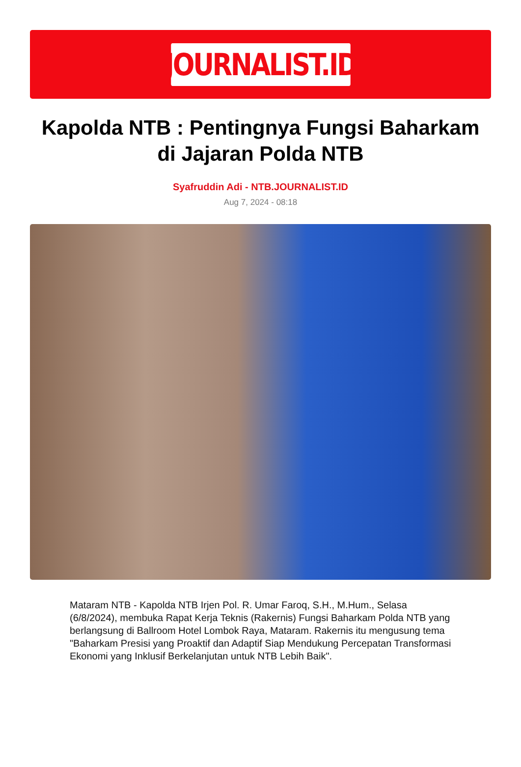JOURNALIST.ID
Kapolda NTB : Pentingnya Fungsi Baharkam di Jajaran Polda NTB
Syafruddin Adi - NTB.JOURNALIST.ID
Aug 7, 2024 - 08:18
Mataram NTB - Kapolda NTB Irjen Pol. R. Umar Faroq, S.H., M.Hum., Selasa (6/8/2024), membuka Rapat Kerja Teknis (Rakernis) Fungsi Baharkam Polda NTB yang berlangsung di Ballroom Hotel Lombok Raya, Mataram. Rakernis itu mengusung tema "Baharkam Presisi yang Proaktif dan Adaptif Siap Mendukung Percepatan Transformasi Ekonomi yang Inklusif Berkelanjutan untuk NTB Lebih Baik".